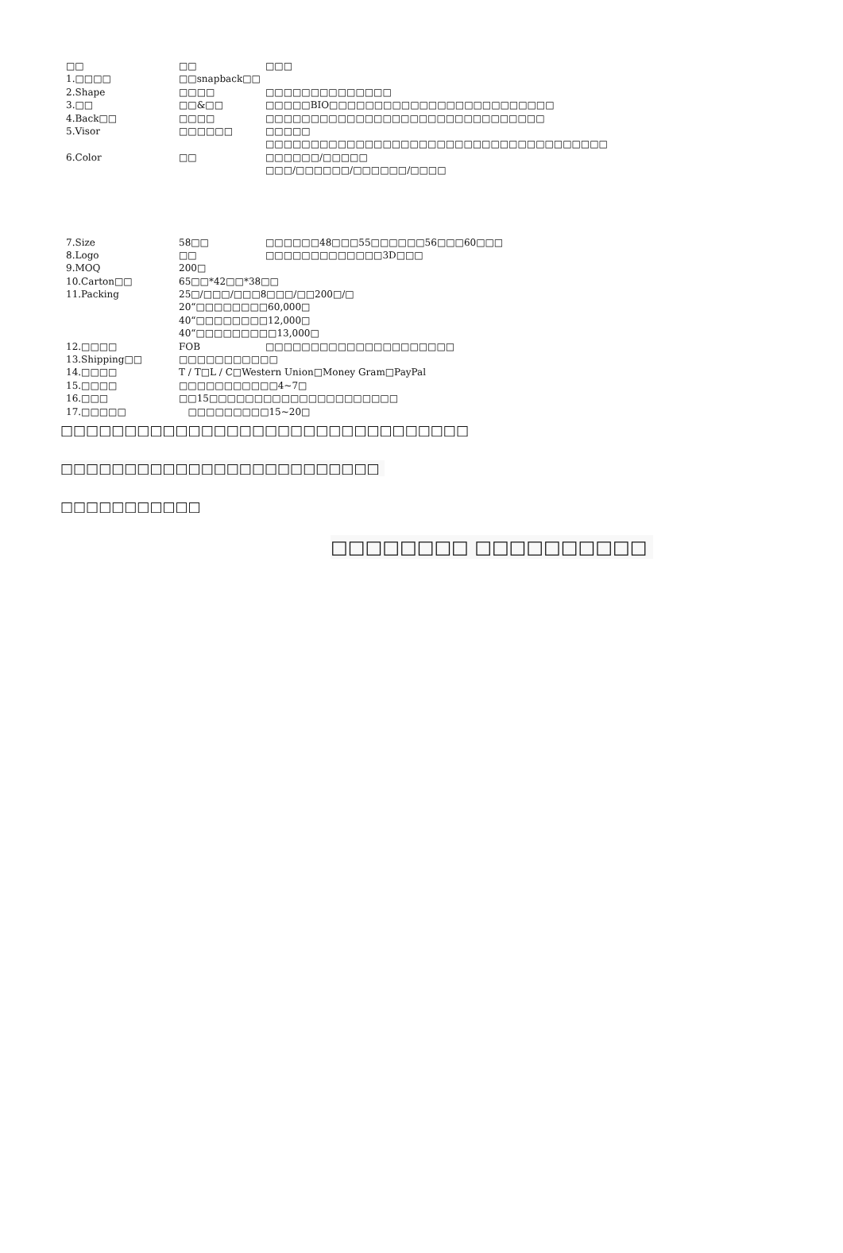| □□ | □□ | □□□ |
| 1.□□□□ | □□snapback□□ | |
| 2.Shape | □□□□ | □□□□□□□□□□□□□□ |
| 3.□□ | □□&□□ | □□□□□BIO□□□□□□□□□□□□□□□□□□□□□□□□□ |
| 4.Back□□ | □□□□ | □□□□□□□□□□□□□□□□□□□□□□□□□□□□□□□ |
| 5.Visor | □□□□□□ | □□□□□ |
| | | □□□□□□□□□□□□□□□□□□□□□□□□□□□□□□□□□□□□□□ |
| 6.Color | □□ | □□□□□□/□□□□□ |
| | | □□□/□□□□□□/□□□□□□/□□□□ |
| 7.Size | 58□□ | □□□□□□48□□□55□□□□□□56□□□60□□□ |
| 8.Logo | □□ | □□□□□□□□□□□□□3D□□□ |
| 9.MOQ | 200□ | |
| 10.Carton□□ | 65□□*42□□*38□□ | |
| 11.Packing | 25□/□□□/□□□8□□□/□□200□/□ | |
| | 20“□□□□□□□□60,000□ | |
| | 40“□□□□□□□□12,000□ | |
| | 40“□□□□□□□□□13,000□ | |
| 12.□□□□ | FOB | □□□□□□□□□□□□□□□□□□□□□ |
| 13.Shipping□□ | □□□□□□□□□□□ | |
| 14.□□□□ | T / T□L / C□Western Union□Money Gram□PayPal | |
| 15.□□□□ | □□□□□□□□□□□4~7□ | |
| 16.□□□ | □□15□□□□□□□□□□□□□□□□□□□□□ | |
| 17.□□□□□ | □□□□□□□□□15~20□ | |
□□□□□□□□□□□□□□□□□□□□□□□□□□□□□□□□
□□□□□□□□□□□□□□□□□□□□□□□□□
□□□□□□□□□□□
□□□□□□□□ □□□□□□□□□□